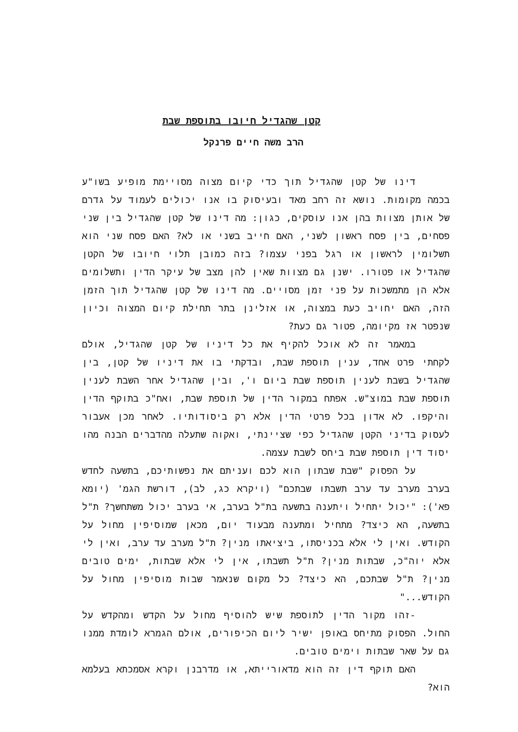קטן שהגדיל חיובו בתוספת שבת
הרב משה חיים פרנקל
דינו של קטן שהגדיל תוך כדי קיום מצוה מסויימת מופיע בשו"ע בכמה מקומות. נושא זה רחב מאד ובעיסוק בו אנו יכולים לעמוד על גדרם של אותן מצוות בהן אנו עוסקים, כגון: מה דינו של קטן שהגדיל בין שני פסחים, בין פסח ראשון לשני, האם חייב בשני או לא? האם פסח שני הוא תשלומין לראשון או רגל בפני עצמו? בזה כמובן תלוי חיובו של הקטן שהגדיל או פטורו. ישנן גם מצוות שאין להן מצב של עיקר הדין ותשלומים אלא הן מתמשכות על פני זמן מסויים. מה דינו של קטן שהגדיל תוך הזמן הזה, האם יחויב כעת במצוה, או אזלינן בתר תחילת קיום המצוה וכיון שנפטר אז מקיומה, פטור גם כעת?
במאמר זה לא אוכל להקיף את כל דיניו של קטן שהגדיל, אולם לקחתי פרט אחד, ענין תוספת שבת, ובדקתי בו את דיניו של קטן, בין שהגדיל בשבת לענין תוספת שבת ביום ו', ובין שהגדיל אחר השבת לענין תוספת שבת במוצ"ש. אפתח במקור הדין של תוספת שבת, ואח"כ בתוקף הדין והיקפו. לא אדון בכל פרטי הדין אלא רק ביסודותיו. לאחר מכן אעבור לעסוק בדיני הקטן שהגדיל כפי שציינתי, ואקוה שתעלה מהדברים הבנה מהו יסוד דין תוספת שבת ביחס לשבת עצמה.
על הפסוק "שבת שבתון הוא לכם ועניתם את נפשותיכם, בתשעה לחדש בערב מערב עד ערב תשבתו שבתכם" (ויקרא כג, לב), דורשת הגמ' (יומא פא'): "יכול יתחיל ויתענה בתשעה בת"ל בערב, אי בערב יכול משתחשך? ת"ל בתשעה, הא כיצד? מתחיל ומתענה מבעוד יום, מכאן שמוסיפין מחול על הקודש. ואין לי אלא בכניסתו, ביציאתו מנין? ת"ל מערב עד ערב, ואין לי אלא יוה"כ, שבתות מנין? ת"ל תשבתו, אין לי אלא שבתות, ימים טובים מנין? ת"ל שבתכם, הא כיצד? כל מקום שנאמר שבות מוסיפין מחול על הקודש..."
-זהו מקור הדין לתוספת שיש להוסיף מחול על הקדש ומהקדש על החול. הפסוק מתיחס באופן ישיר ליום הכיפורים, אולם הגמרא לומדת ממנו גם על שאר שבתות וימים טובים.
האם תוקף דין זה הוא מדאורייתא, או מדרבנן וקרא אסמכתא בעלמא הוא?